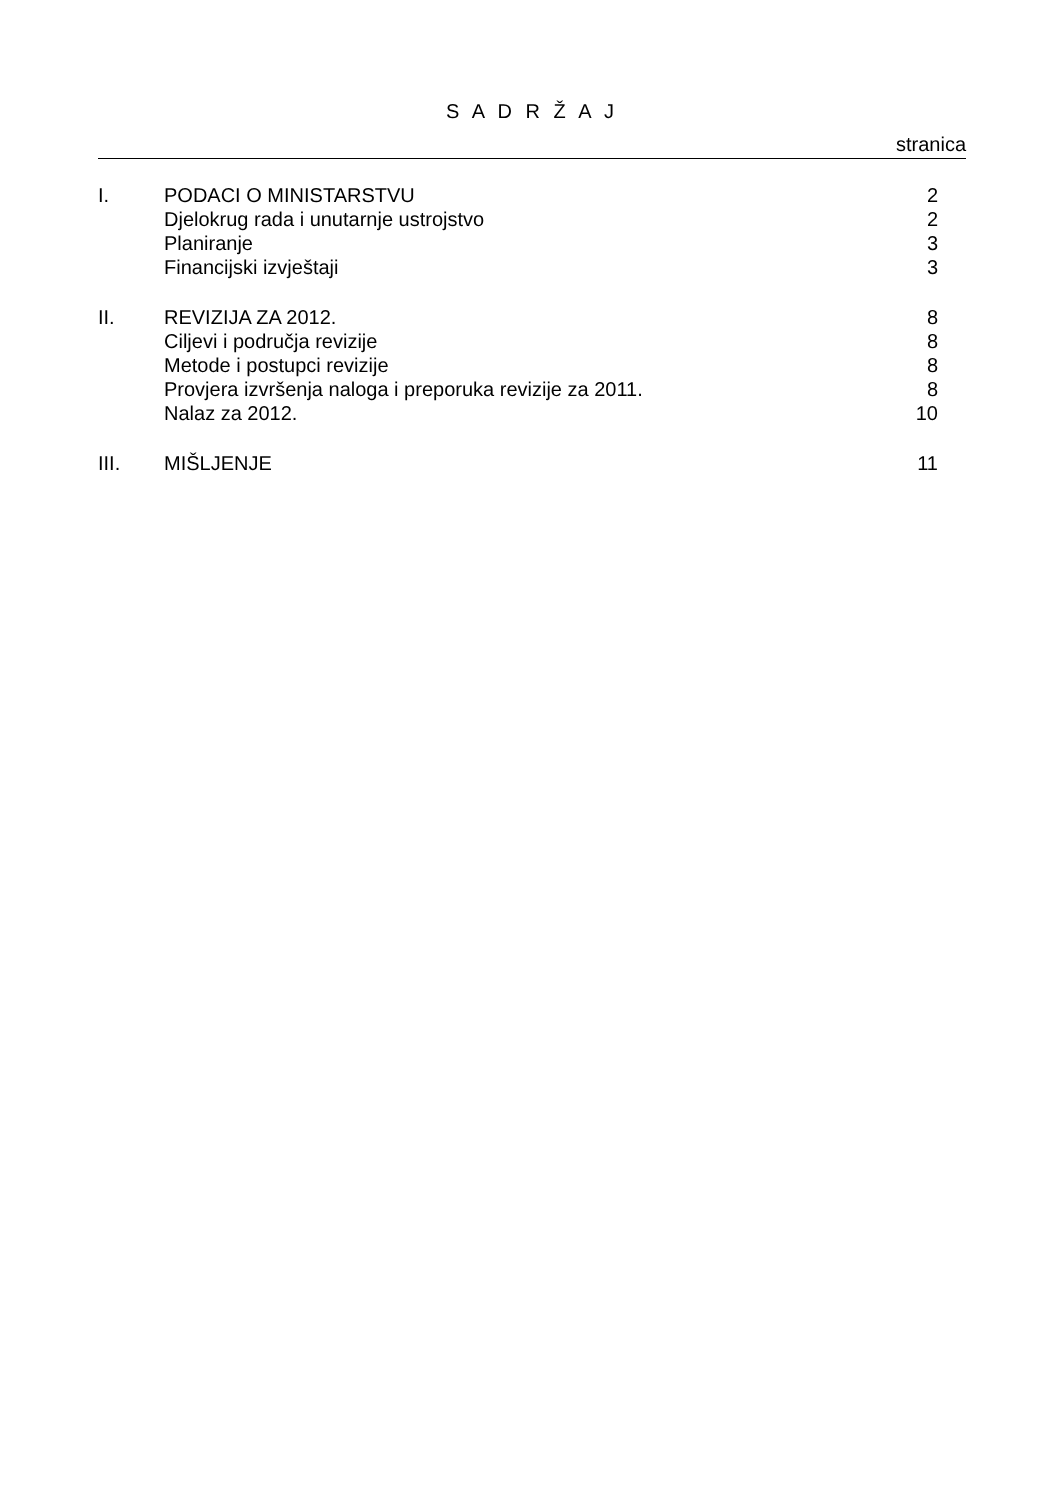S A D R Ž A J
stranica
| I. | PODACI O MINISTARSTVU | 2 |
| | Djelokrug rada i unutarnje ustrojstvo | 2 |
| | Planiranje | 3 |
| | Financijski izvještaji | 3 |
| II. | REVIZIJA ZA 2012. | 8 |
| | Ciljevi i područja revizije | 8 |
| | Metode i postupci revizije | 8 |
| | Provjera izvršenja naloga i preporuka revizije za 2011. | 8 |
| | Nalaz za 2012. | 10 |
| III. | MIŠLJENJE | 11 |